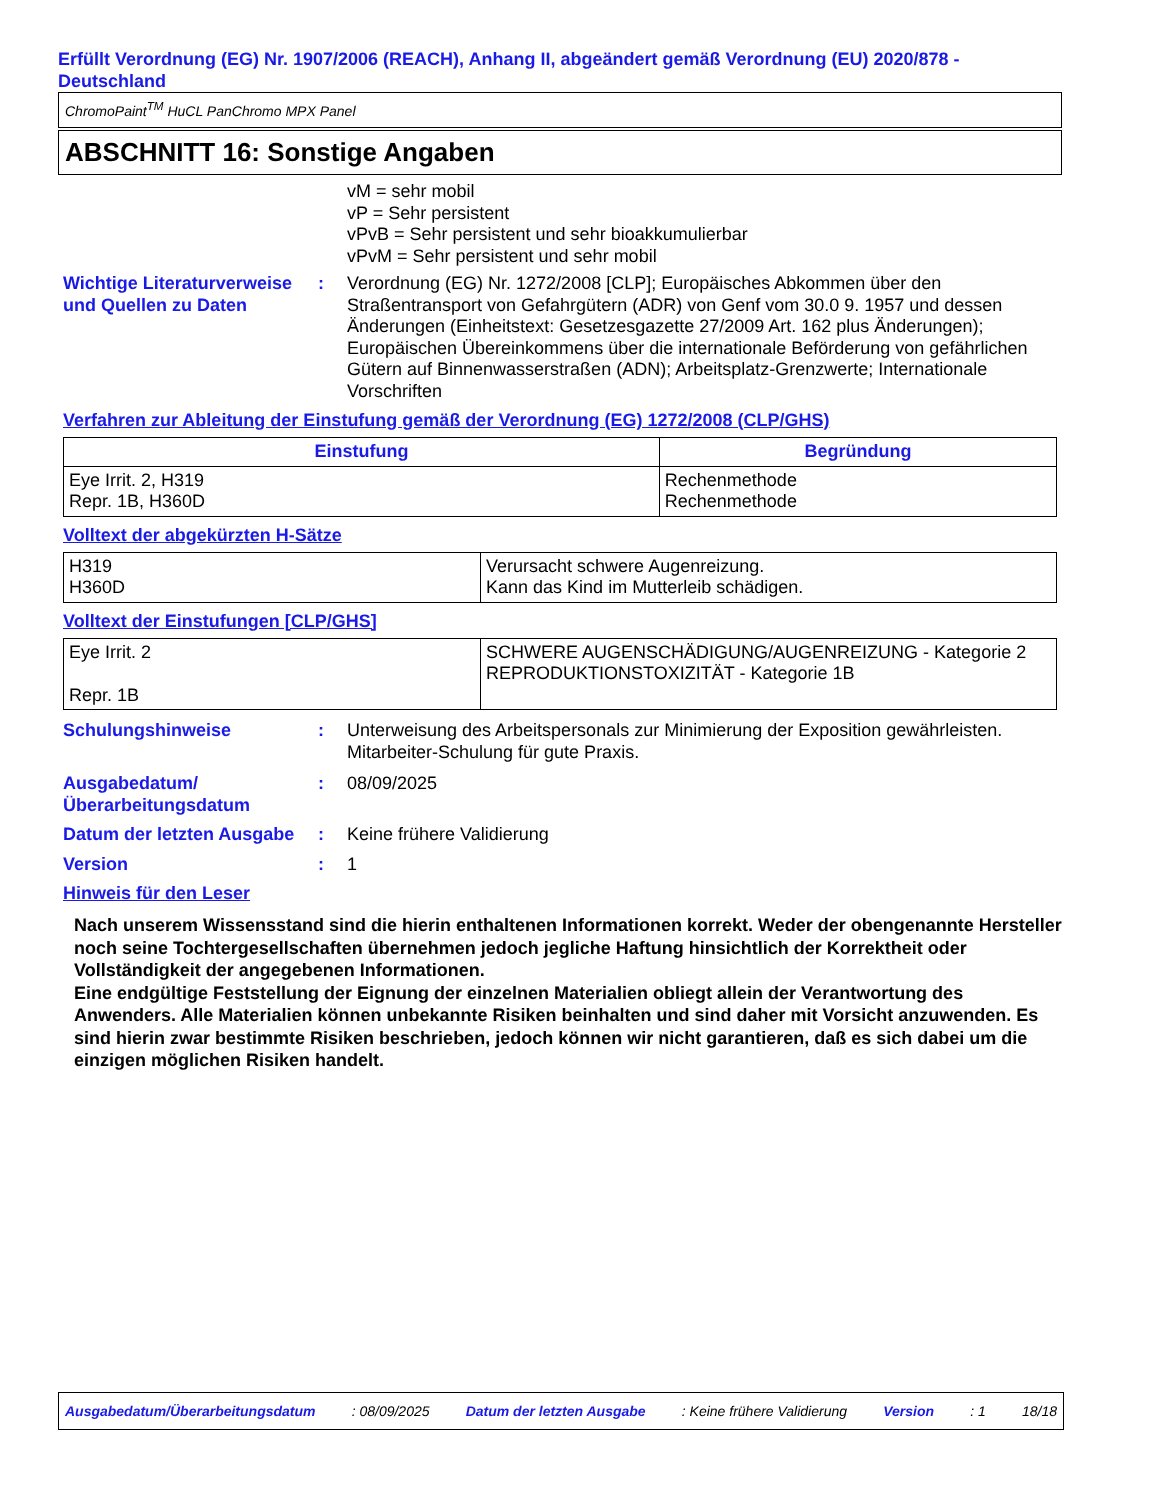Erfüllt Verordnung (EG) Nr. 1907/2006 (REACH), Anhang II, abgeändert gemäß Verordnung (EU) 2020/878 - Deutschland
ChromoPaint<sup>TM</sup> HuCL PanChromo MPX Panel
ABSCHNITT 16: Sonstige Angaben
vM = sehr mobil
vP = Sehr persistent
vPvB = Sehr persistent und sehr bioakkumulierbar
vPvM = Sehr persistent und sehr mobil
Wichtige Literaturverweise und Quellen zu Daten
: Verordnung (EG) Nr. 1272/2008 [CLP]; Europäisches Abkommen über den Straßentransport von Gefahrgütern (ADR) von Genf vom 30.0 9. 1957 und dessen Änderungen (Einheitstext: Gesetzesgazette 27/2009 Art. 162 plus Änderungen); Europäischen Übereinkommens über die internationale Beförderung von gefährlichen Gütern auf Binnenwasserstraßen (ADN); Arbeitsplatz-Grenzwerte; Internationale Vorschriften
Verfahren zur Ableitung der Einstufung gemäß der Verordnung (EG) 1272/2008 (CLP/GHS)
| Einstufung | Begründung |
| --- | --- |
| Eye Irrit. 2, H319 Repr. 1B, H360D | Rechenmethode Rechenmethode |
Volltext der abgekürzten H-Sätze
| H319 H360D | Verursacht schwere Augenreizung. Kann das Kind im Mutterleib schädigen. |
Volltext der Einstufungen [CLP/GHS]
| Eye Irrit. 2 Repr. 1B | SCHWERE AUGENSCHÄDIGUNG/AUGENREIZUNG - Kategorie 2 REPRODUKTIONSTOXIZITÄT - Kategorie 1B |
Schulungshinweise : Unterweisung des Arbeitspersonals zur Minimierung der Exposition gewährleisten. Mitarbeiter-Schulung für gute Praxis.
Ausgabedatum/ Überarbeitungsdatum
: 08/09/2025
Datum der letzten Ausgabe
: Keine frühere Validierung
Version : 1
Hinweis für den Leser
Nach unserem Wissensstand sind die hierin enthaltenen Informationen korrekt. Weder der obengenannte Hersteller noch seine Tochtergesellschaften übernehmen jedoch jegliche Haftung hinsichtlich der Korrektheit oder Vollständigkeit der angegebenen Informationen.
Eine endgültige Feststellung der Eignung der einzelnen Materialien obliegt allein der Verantwortung des Anwenders. Alle Materialien können unbekannte Risiken beinhalten und sind daher mit Vorsicht anzuwenden. Es sind hierin zwar bestimmte Risiken beschrieben, jedoch können wir nicht garantieren, daß es sich dabei um die einzigen möglichen Risiken handelt.
Ausgabedatum/Überarbeitungsdatum : 08/09/2025 Datum der letzten Ausgabe : Keine frühere Validierung Version : 1 18/18